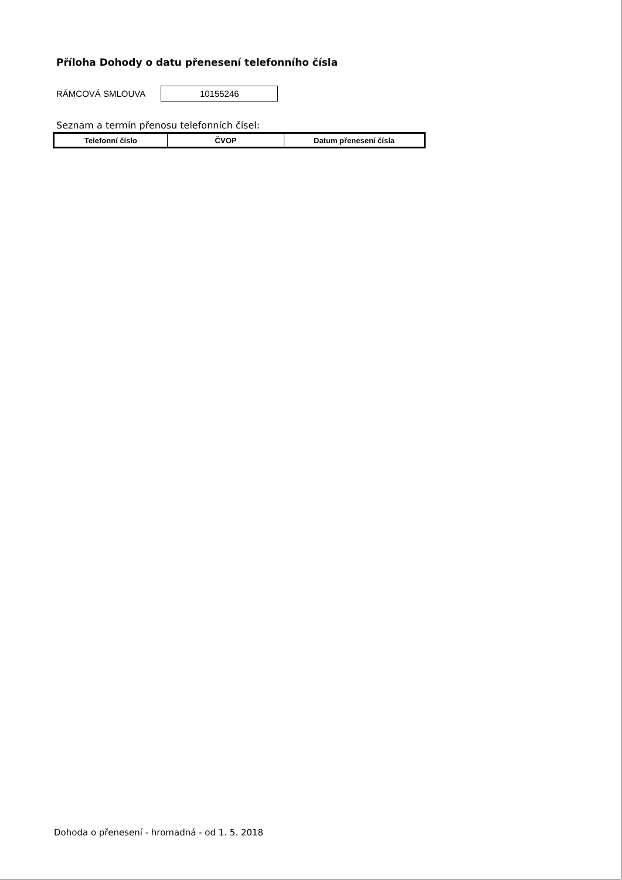Příloha Dohody o datu přenesení telefonního čísla
RÁMCOVÁ SMLOUVA
10155246
Seznam a termín přenosu telefonních čísel:
| Telefonní číslo | ČVOP | Datum přenesení čísla |
| --- | --- | --- |
Dohoda o přenesení - hromadná - od 1. 5. 2018